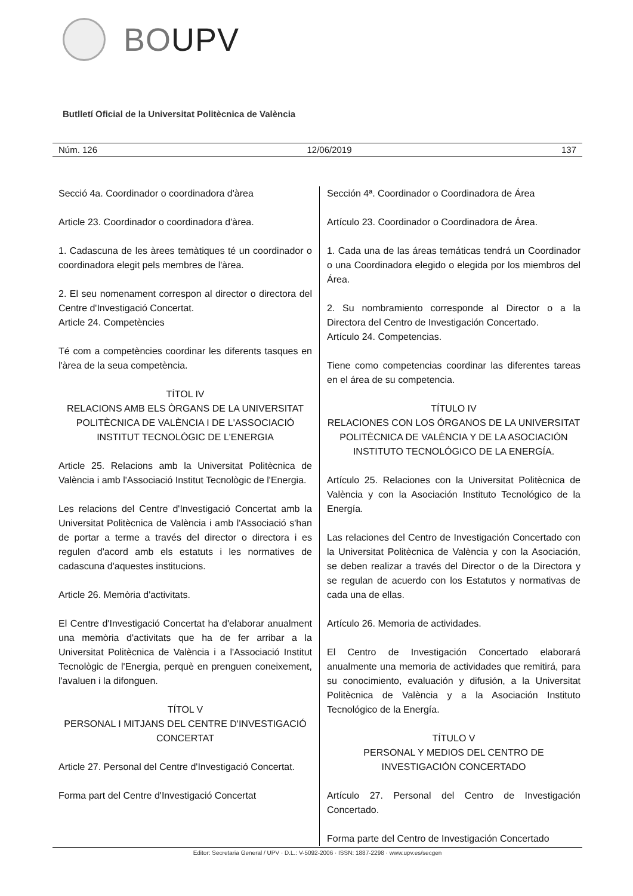BOUPV
Butlletí Oficial de la Universitat Politècnica de València
Núm. 126 12/06/2019 137
Secció 4a. Coordinador o coordinadora d'àrea
Article 23. Coordinador o coordinadora d'àrea.
1. Cadascuna de les àrees temàtiques té un coordinador o coordinadora elegit pels membres de l'àrea.
2. El seu nomenament correspon al director o directora del Centre d'Investigació Concertat.
Article 24. Competències
Té com a competències coordinar les diferents tasques en l'àrea de la seua competència.
TÍTOL IV
RELACIONS AMB ELS ÒRGANS DE LA UNIVERSITAT POLITÈCNICA DE VALÈNCIA I DE L'ASSOCIACIÓ INSTITUT TECNOLÒGIC DE L'ENERGIA
Article 25. Relacions amb la Universitat Politècnica de València i amb l'Associació Institut Tecnològic de l'Energia.
Les relacions del Centre d'Investigació Concertat amb la Universitat Politècnica de València i amb l'Associació s'han de portar a terme a través del director o directora i es regulen d'acord amb els estatuts i les normatives de cadascuna d'aquestes institucions.
Article 26. Memòria d'activitats.
El Centre d'Investigació Concertat ha d'elaborar anualment una memòria d'activitats que ha de fer arribar a la Universitat Politècnica de València i a l'Associació Institut Tecnològic de l'Energia, perquè en prenguen coneixement, l'avaluen i la difonguen.
TÍTOL V
PERSONAL I MITJANS DEL CENTRE D'INVESTIGACIÓ CONCERTAT
Article 27. Personal del Centre d'Investigació Concertat.
Forma part del Centre d'Investigació Concertat
Sección 4ª. Coordinador o Coordinadora de Área
Artículo 23. Coordinador o Coordinadora de Área.
1. Cada una de las áreas temáticas tendrá un Coordinador o una Coordinadora elegido o elegida por los miembros del Área.
2. Su nombramiento corresponde al Director o a la Directora del Centro de Investigación Concertado.
Artículo 24. Competencias.
Tiene como competencias coordinar las diferentes tareas en el área de su competencia.
TÍTULO IV
RELACIONES CON LOS ÓRGANOS DE LA UNIVERSITAT POLITÈCNICA DE VALÈNCIA Y DE LA ASOCIACIÓN INSTITUTO TECNOLÓGICO DE LA ENERGÍA.
Artículo 25. Relaciones con la Universitat Politècnica de València y con la Asociación Instituto Tecnológico de la Energía.
Las relaciones del Centro de Investigación Concertado con la Universitat Politècnica de València y con la Asociación, se deben realizar a través del Director o de la Directora y se regulan de acuerdo con los Estatutos y normativas de cada una de ellas.
Artículo 26. Memoria de actividades.
El Centro de Investigación Concertado elaborará anualmente una memoria de actividades que remitirá, para su conocimiento, evaluación y difusión, a la Universitat Politècnica de València y a la Asociación Instituto Tecnológico de la Energía.
TÍTULO V
PERSONAL Y MEDIOS DEL CENTRO DE INVESTIGACIÓN CONCERTADO
Artículo 27. Personal del Centro de Investigación Concertado.
Forma parte del Centro de Investigación Concertado
Editor: Secretaria General / UPV · D.L.: V-5092-2006 · ISSN: 1887-2298 · www.upv.es/secgen